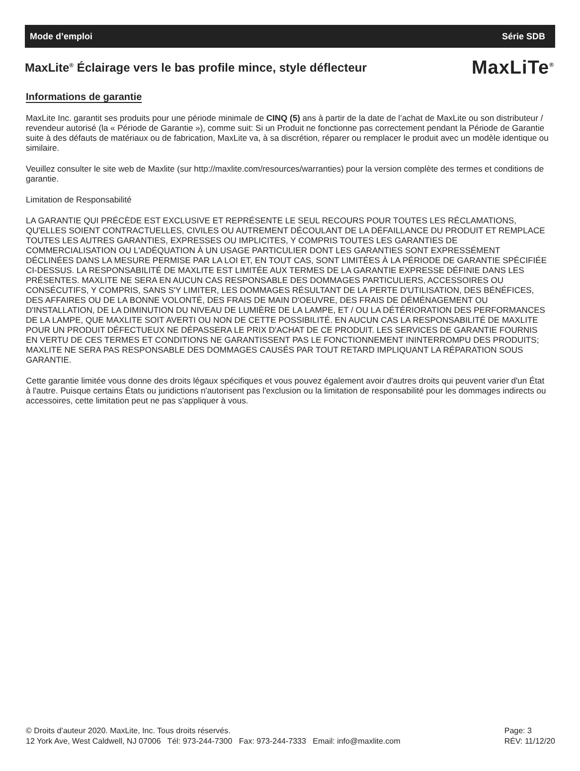Mode d’emploi Série SDB
MaxLite<sup>®</sup> Éclairage vers le bas profile mince, style déflecteur
MaxLiTe<sup>®</sup>
Informations de garantie
MaxLite Inc. garantit ses produits pour une période minimale de CINQ (5) ans à partir de la date de l’achat de MaxLite ou son distributeur / revendeur autorisé (la « Période de Garantie »), comme suit: Si un Produit ne fonctionne pas correctement pendant la Période de Garantie suite à des défauts de matériaux ou de fabrication, MaxLite va, à sa discrétion, réparer ou remplacer le produit avec un modèle identique ou similaire.
Veuillez consulter le site web de Maxlite (sur http://maxlite.com/resources/warranties) pour la version complète des termes et conditions de garantie.
Limitation de Responsabilité
LA GARANTIE QUI PRÉCÈDE EST EXCLUSIVE ET REPRÉSENTE LE SEUL RECOURS POUR TOUTES LES RÉCLAMATIONS, QU'ELLES SOIENT CONTRACTUELLES, CIVILES OU AUTREMENT DÉCOULANT DE LA DÉFAILLANCE DU PRODUIT ET REMPLACE TOUTES LES AUTRES GARANTIES, EXPRESSES OU IMPLICITES, Y COMPRIS TOUTES LES GARANTIES DE COMMERCIALISATION OU L'ADÉQUATION À UN USAGE PARTICULIER DONT LES GARANTIES SONT EXPRESSÉMENT DÉCLINÉES DANS LA MESURE PERMISE PAR LA LOI ET, EN TOUT CAS, SONT LIMITÉES À LA PÉRIODE DE GARANTIE SPÉCIFIÉE CI-DESSUS. LA RESPONSABILITÉ DE MAXLITE EST LIMITÉE AUX TERMES DE LA GARANTIE EXPRESSE DÉFINIE DANS LES PRÉSENTES. MAXLITE NE SERA EN AUCUN CAS RESPONSABLE DES DOMMAGES PARTICULIERS, ACCESSOIRES OU CONSÉCUTIFS, Y COMPRIS, SANS S'Y LIMITER, LES DOMMAGES RÉSULTANT DE LA PERTE D'UTILISATION, DES BÉNÉFICES, DES AFFAIRES OU DE LA BONNE VOLONTÉ, DES FRAIS DE MAIN D'OEUVRE, DES FRAIS DE DÉMÉNAGEMENT OU D'INSTALLATION, DE LA DIMINUTION DU NIVEAU DE LUMIÈRE DE LA LAMPE, ET / OU LA DÉTÉRIORATION DES PERFORMANCES DE LA LAMPE, QUE MAXLITE SOIT AVERTI OU NON DE CETTE POSSIBILITÉ. EN AUCUN CAS LA RESPONSABILITÉ DE MAXLITE POUR UN PRODUIT DÉFECTUEUX NE DÉPASSERA LE PRIX D'ACHAT DE CE PRODUIT. LES SERVICES DE GARANTIE FOURNIS EN VERTU DE CES TERMES ET CONDITIONS NE GARANTISSENT PAS LE FONCTIONNEMENT ININTERROMPU DES PRODUITS; MAXLITE NE SERA PAS RESPONSABLE DES DOMMAGES CAUSÉS PAR TOUT RETARD IMPLIQUANT LA RÉPARATION SOUS GARANTIE.
Cette garantie limitée vous donne des droits légaux spécifiques et vous pouvez également avoir d'autres droits qui peuvent varier d'un État à l'autre. Puisque certains États ou juridictions n'autorisent pas l'exclusion ou la limitation de responsabilité pour les dommages indirects ou accessoires, cette limitation peut ne pas s'appliquer à vous.
© Droits d’auteur 2020. MaxLite, Inc. Tous droits réservés.
12 York Ave, West Caldwell, NJ 07006 Tél: 973-244-7300 Fax: 973-244-7333 Email: info@maxlite.com
Page: 3
RÉV: 11/12/20